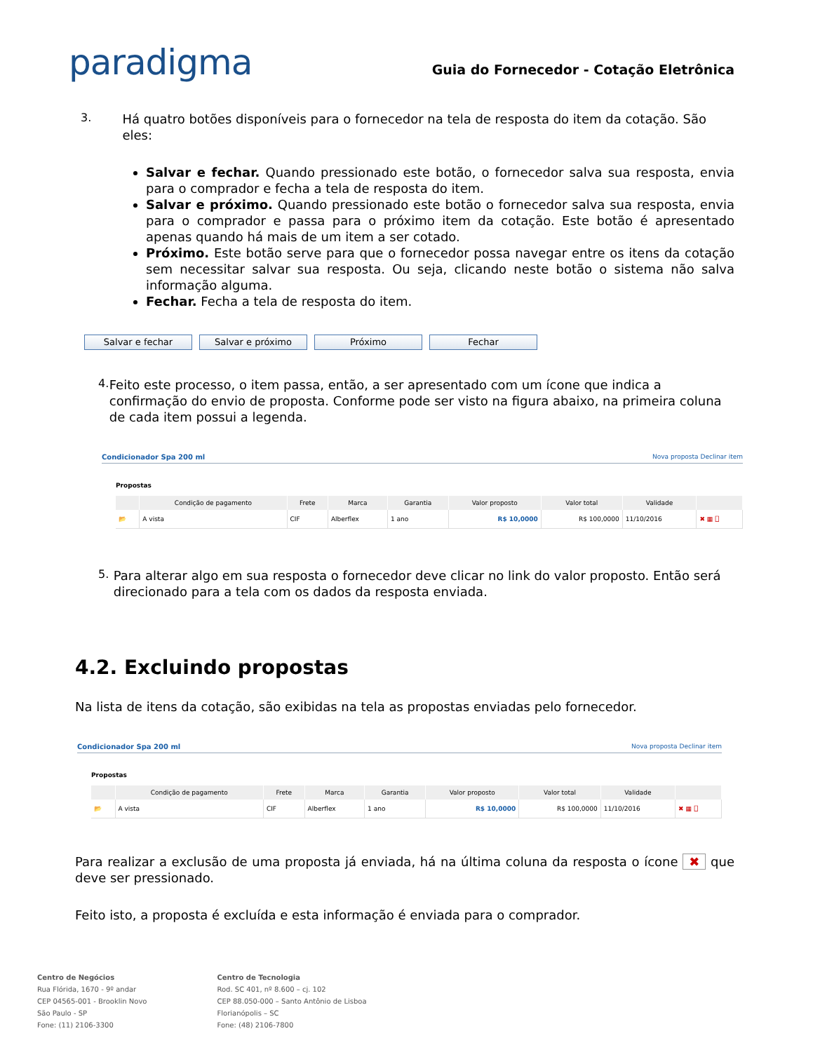paradigma
Guia do Fornecedor - Cotação Eletrônica
3.
Há quatro botões disponíveis para o fornecedor na tela de resposta do item da cotação. São eles:
Salvar e fechar. Quando pressionado este botão, o fornecedor salva sua resposta, envia para o comprador e fecha a tela de resposta do item.
Salvar e próximo. Quando pressionado este botão o fornecedor salva sua resposta, envia para o comprador e passa para o próximo item da cotação. Este botão é apresentado apenas quando há mais de um item a ser cotado.
Próximo. Este botão serve para que o fornecedor possa navegar entre os itens da cotação sem necessitar salvar sua resposta. Ou seja, clicando neste botão o sistema não salva informação alguma.
Fechar. Fecha a tela de resposta do item.
Salvar e fechar Salvar e próximo Próximo Fechar
4.
Feito este processo, o item passa, então, a ser apresentado com um ícone que indica a confirmação do envio de proposta. Conforme pode ser visto na figura abaixo, na primeira coluna de cada item possui a legenda.
Condicionador Spa 200 ml Nova proposta Declinar item
Propostas
| | Condição de pagamento | Frete | Marca | Garantia | Valor proposto | Valor total | Validade | |
| --- | --- | --- | --- | --- | --- | --- | --- | --- |
| 📂 | A vista | CIF | Alberflex | 1 ano | R$ 10,0000 | R$ 100,0000 | 11/10/2016 | ✖ ▦ ⎕ |
5.
Para alterar algo em sua resposta o fornecedor deve clicar no link do valor proposto. Então será direcionado para a tela com os dados da resposta enviada.
4.2. Excluindo propostas
Na lista de itens da cotação, são exibidas na tela as propostas enviadas pelo fornecedor.
Condicionador Spa 200 ml Nova proposta Declinar item
Propostas
| | Condição de pagamento | Frete | Marca | Garantia | Valor proposto | Valor total | Validade | |
| --- | --- | --- | --- | --- | --- | --- | --- | --- |
| 📂 | A vista | CIF | Alberflex | 1 ano | R$ 10,0000 | R$ 100,0000 | 11/10/2016 | ✖ ▦ ⎕ |
Para realizar a exclusão de uma proposta já enviada, há na última coluna da resposta o ícone ✖ que deve ser pressionado.
Feito isto, a proposta é excluída e esta informação é enviada para o comprador.
Centro de Negócios
Rua Flórida, 1670 - 9º andar
CEP 04565-001 - Brooklin Novo
São Paulo - SP
Fone: (11) 2106-3300
Centro de Tecnologia
Rod. SC 401, nº 8.600 – cj. 102
CEP 88.050-000 – Santo Antônio de Lisboa
Florianópolis – SC
Fone: (48) 2106-7800